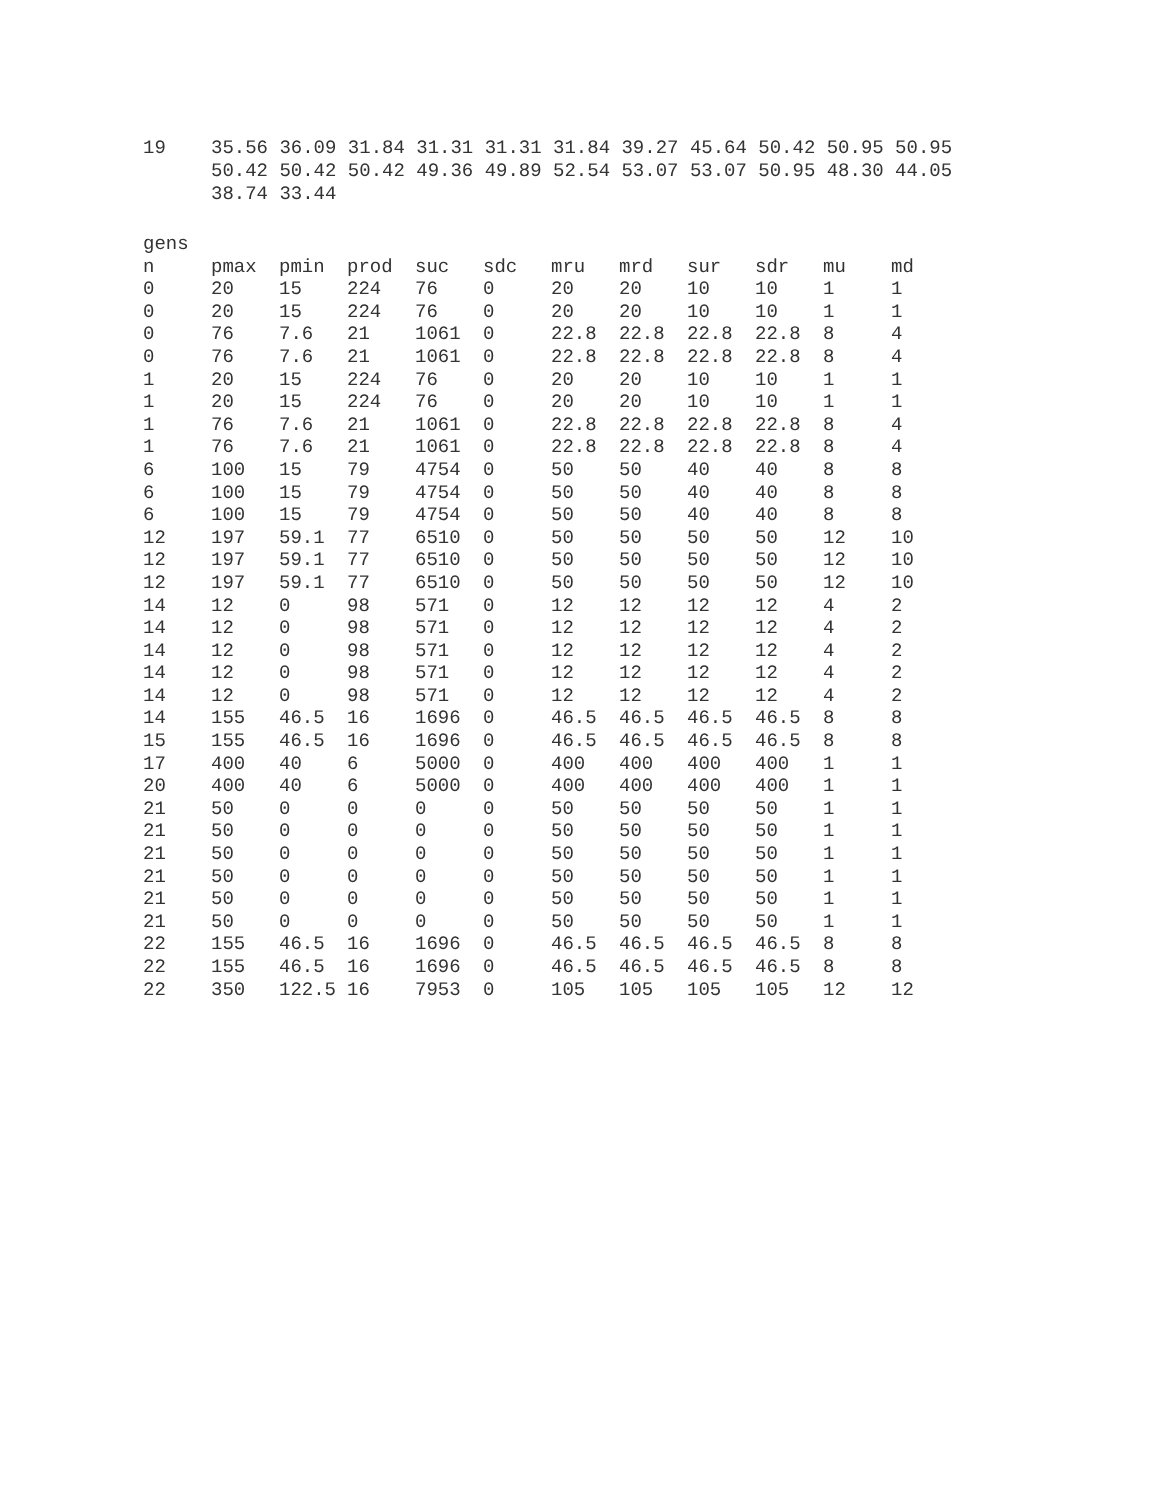19 35.56 36.09 31.84 31.31 31.31 31.84 39.27 45.64 50.42 50.95 50.95 50.42 50.42 50.42 49.36 49.89 52.54 53.07 53.07 50.95 48.30 44.05 38.74 33.44
| gens | | | | | | | | | | | |
| --- | --- | --- | --- | --- | --- | --- | --- | --- | --- | --- | --- |
| n | pmax | pmin | prod | suc | sdc | mru | mrd | sur | sdr | mu | md |
| 0 | 20 | 15 | 224 | 76 | 0 | 20 | 20 | 10 | 10 | 1 | 1 |
| 0 | 20 | 15 | 224 | 76 | 0 | 20 | 20 | 10 | 10 | 1 | 1 |
| 0 | 76 | 7.6 | 21 | 1061 | 0 | 22.8 | 22.8 | 22.8 | 22.8 | 8 | 4 |
| 0 | 76 | 7.6 | 21 | 1061 | 0 | 22.8 | 22.8 | 22.8 | 22.8 | 8 | 4 |
| 1 | 20 | 15 | 224 | 76 | 0 | 20 | 20 | 10 | 10 | 1 | 1 |
| 1 | 20 | 15 | 224 | 76 | 0 | 20 | 20 | 10 | 10 | 1 | 1 |
| 1 | 76 | 7.6 | 21 | 1061 | 0 | 22.8 | 22.8 | 22.8 | 22.8 | 8 | 4 |
| 1 | 76 | 7.6 | 21 | 1061 | 0 | 22.8 | 22.8 | 22.8 | 22.8 | 8 | 4 |
| 6 | 100 | 15 | 79 | 4754 | 0 | 50 | 50 | 40 | 40 | 8 | 8 |
| 6 | 100 | 15 | 79 | 4754 | 0 | 50 | 50 | 40 | 40 | 8 | 8 |
| 6 | 100 | 15 | 79 | 4754 | 0 | 50 | 50 | 40 | 40 | 8 | 8 |
| 12 | 197 | 59.1 | 77 | 6510 | 0 | 50 | 50 | 50 | 50 | 12 | 10 |
| 12 | 197 | 59.1 | 77 | 6510 | 0 | 50 | 50 | 50 | 50 | 12 | 10 |
| 12 | 197 | 59.1 | 77 | 6510 | 0 | 50 | 50 | 50 | 50 | 12 | 10 |
| 14 | 12 | 0 | 98 | 571 | 0 | 12 | 12 | 12 | 12 | 4 | 2 |
| 14 | 12 | 0 | 98 | 571 | 0 | 12 | 12 | 12 | 12 | 4 | 2 |
| 14 | 12 | 0 | 98 | 571 | 0 | 12 | 12 | 12 | 12 | 4 | 2 |
| 14 | 12 | 0 | 98 | 571 | 0 | 12 | 12 | 12 | 12 | 4 | 2 |
| 14 | 12 | 0 | 98 | 571 | 0 | 12 | 12 | 12 | 12 | 4 | 2 |
| 14 | 155 | 46.5 | 16 | 1696 | 0 | 46.5 | 46.5 | 46.5 | 46.5 | 8 | 8 |
| 15 | 155 | 46.5 | 16 | 1696 | 0 | 46.5 | 46.5 | 46.5 | 46.5 | 8 | 8 |
| 17 | 400 | 40 | 6 | 5000 | 0 | 400 | 400 | 400 | 400 | 1 | 1 |
| 20 | 400 | 40 | 6 | 5000 | 0 | 400 | 400 | 400 | 400 | 1 | 1 |
| 21 | 50 | 0 | 0 | 0 | 0 | 50 | 50 | 50 | 50 | 1 | 1 |
| 21 | 50 | 0 | 0 | 0 | 0 | 50 | 50 | 50 | 50 | 1 | 1 |
| 21 | 50 | 0 | 0 | 0 | 0 | 50 | 50 | 50 | 50 | 1 | 1 |
| 21 | 50 | 0 | 0 | 0 | 0 | 50 | 50 | 50 | 50 | 1 | 1 |
| 21 | 50 | 0 | 0 | 0 | 0 | 50 | 50 | 50 | 50 | 1 | 1 |
| 21 | 50 | 0 | 0 | 0 | 0 | 50 | 50 | 50 | 50 | 1 | 1 |
| 22 | 155 | 46.5 | 16 | 1696 | 0 | 46.5 | 46.5 | 46.5 | 46.5 | 8 | 8 |
| 22 | 155 | 46.5 | 16 | 1696 | 0 | 46.5 | 46.5 | 46.5 | 46.5 | 8 | 8 |
| 22 | 350 | 122.5 | 16 | 7953 | 0 | 105 | 105 | 105 | 105 | 12 | 12 |